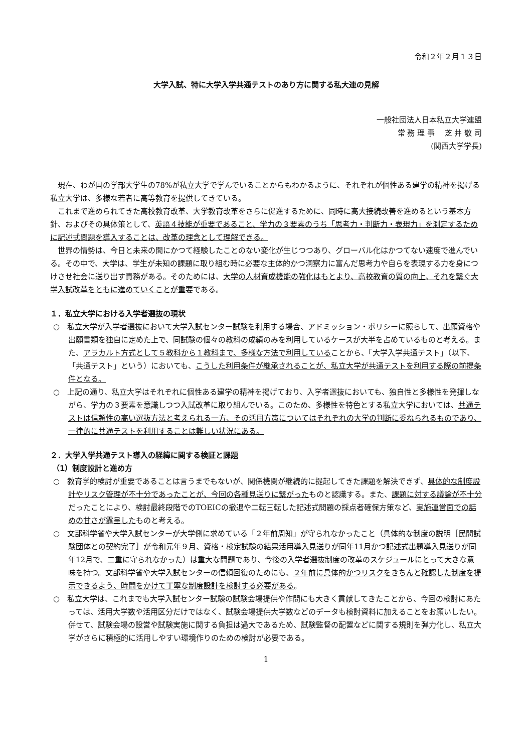令和２年２月１３日
大学入試、特に大学入学共通テストのあり方に関する私大連の見解
一般社団法人日本私立大学連盟
常 務 理 事　 芝 井 敬 司
(関西大学学長)
現在、わが国の学部大学生の78%が私立大学で学んでいることからもわかるように、それぞれが個性ある建学の精神を掲げる私立大学は、多様な若者に高等教育を提供してきている。
これまで進められてきた高校教育改革、大学教育改革をさらに促進するために、同時に高大接続改善を進めるという基本方針、およびその具体策として、英語４技能が重要であること、学力の３要素のうち「思考力・判断力・表現力」を測定するために記述式問題を導入することは、改革の理念として理解できる。
世界の情勢は、今日と未来の間にかつて経験したことのない変化が生じつつあり、グローバル化はかつてない速度で進んでいる。その中で、大学は、学生が未知の課題に取り組む時に必要な主体的かつ洞察力に富んだ思考力や自らを表現する力を身につけさせ社会に送り出す責務がある。そのためには、大学の人材育成機能の強化はもとより、高校教育の質の向上、それを繋ぐ大学入試改革をともに進めていくことが重要である。
１．私立大学における入学者選抜の現状
○　私立大学が入学者選抜において大学入試センター試験を利用する場合、アドミッション・ポリシーに照らして、出願資格や出願書類を独自に定めた上で、同試験の個々の教科の成績のみを利用しているケースが大半を占めているものと考える。また、アラカルト方式として５教科から１教科まで、多様な方法で利用していることから、「大学入学共通テスト」（以下、「共通テスト」という）においても、こうした利用条件が継承されることが、私立大学が共通テストを利用する際の前提条件となる。
○　上記の通り、私立大学はそれぞれに個性ある建学の精神を掲げており、入学者選抜においても、独自性と多様性を発揮しながら、学力の３要素を意識しつつ入試改革に取り組んでいる。このため、多様性を特色とする私立大学においては、共通テストは信頼性の高い選抜方法と考えられる一方、その活用方策についてはそれぞれの大学の判断に委ねられるものであり、一律的に共通テストを利用することは難しい状況にある。
２．大学入学共通テスト導入の経緯に関する検証と課題
（1）制度設計と進め方
○　教育学的検討が重要であることは言うまでもないが、関係機関が継続的に提起してきた課題を解決できず、具体的な制度設計やリスク管理が不十分であったことが、今回の各種見送りに繋がったものと認識する。また、課題に対する議論が不十分だったことにより、検討最終段階でのTOEICの撤退や二転三転した記述式問題の採点者確保方策など、実施運営面での詰めの甘さが露呈したものと考える。
○　文部科学省や大学入試センターが大学側に求めている「２年前周知」が守られなかったこと（具体的な制度の説明［民間試験団体との契約完了］が令和元年９月、資格・検定試験の結果活用導入見送りが同年11月かつ記述式出題導入見送りが同年12月で、二重に守られなかった）は重大な問題であり、今後の入学者選抜制度の改革のスケジュールにとって大きな意味を持つ。文部科学省や大学入試センターの信頼回復のためにも、２年前に具体的かつリスクをきちんと確認した制度を提示できるよう、時間をかけて丁寧な制度設計を検討する必要がある。
○　私立大学は、これまでも大学入試センター試験の試験会場提供や作問にも大きく貢献してきたことから、今回の検討にあたっては、活用大学数や活用区分だけではなく、試験会場提供大学数などのデータも検討資料に加えることをお願いしたい。併せて、試験会場の設営や試験実施に関する負担は過大であるため、試験監督の配置などに関する規則を弾力化し、私立大学がさらに積極的に活用しやすい環境作りのための検討が必要である。
1